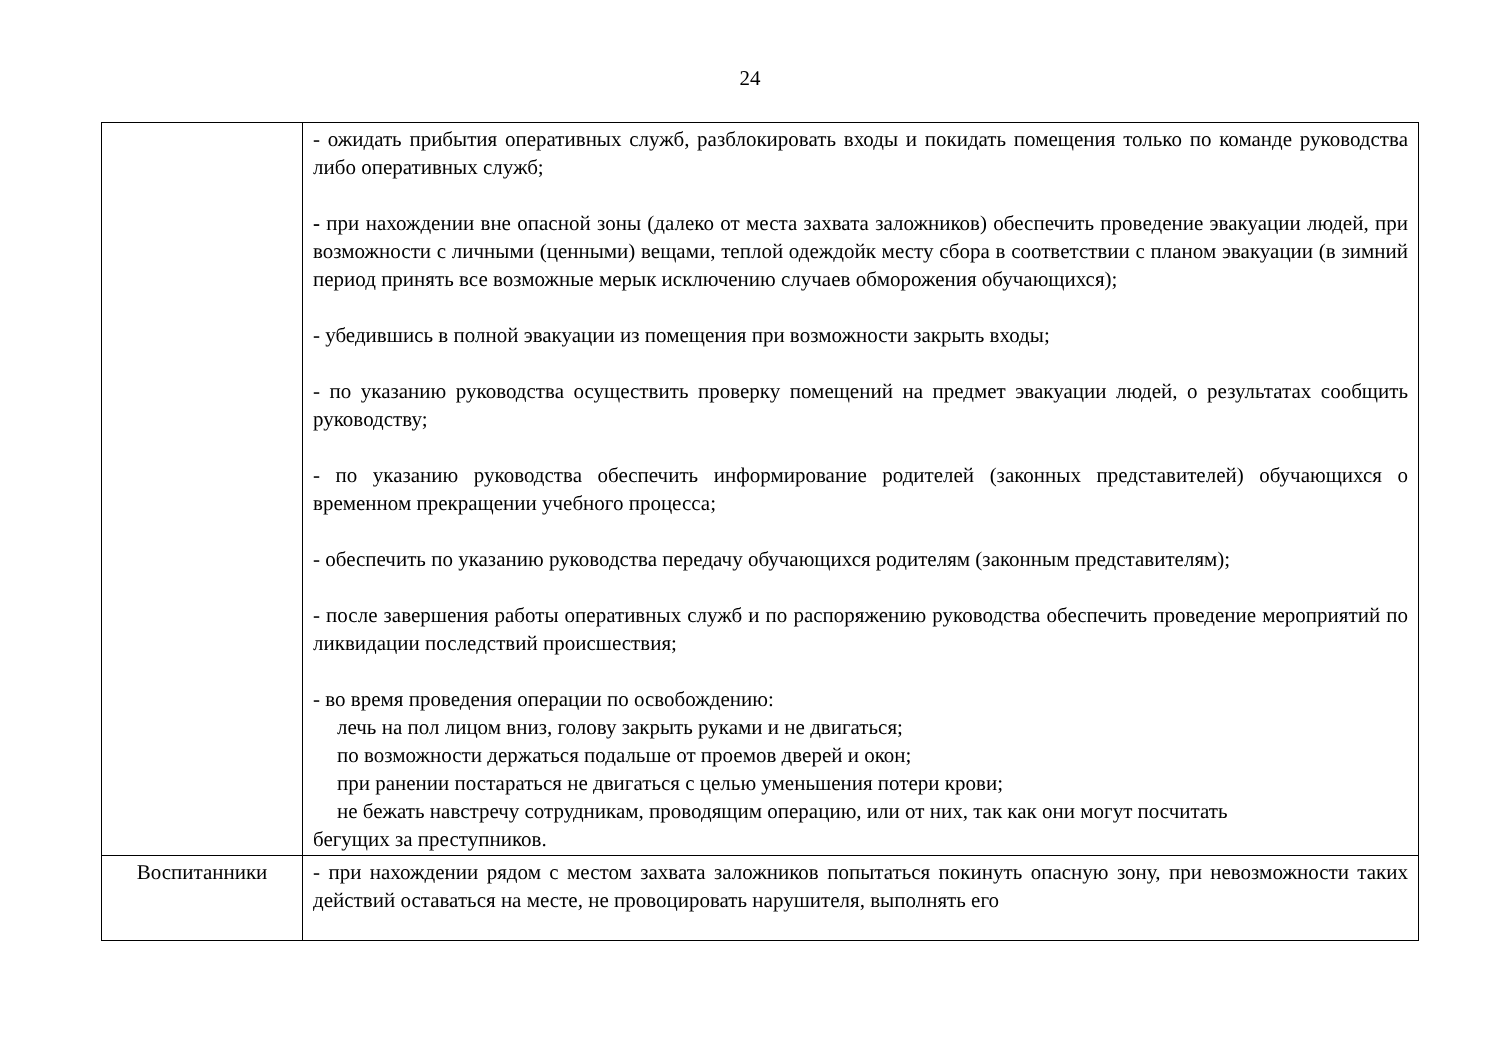24
| | - ожидать прибытия оперативных служб, разблокировать входы и покидать помещения только по команде руководства либо оперативных служб; - при нахождении вне опасной зоны (далеко от места захвата заложников) обеспечить проведение эвакуации людей, при возможности с личными (ценными) вещами, теплой одеждойк месту сбора в соответствии с планом эвакуации (в зимний период принять все возможные мерык исключению случаев обморожения обучающихся); - убедившись в полной эвакуации из помещения при возможности закрыть входы; - по указанию руководства осуществить проверку помещений на предмет эвакуации людей, о результатах сообщить руководству; - по указанию руководства обеспечить информирование родителей (законных представителей) обучающихся о временном прекращении учебного процесса; - обеспечить по указанию руководства передачу обучающихся родителям (законным представителям); - после завершения работы оперативных служб и по распоряжению руководства обеспечить проведение мероприятий по ликвидации последствий происшествия; - во время проведения операции по освобождению: лечь на пол лицом вниз, голову закрыть руками и не двигаться; по возможности держаться подальше от проемов дверей и окон; при ранении постараться не двигаться с целью уменьшения потери крови; не бежать навстречу сотрудникам, проводящим операцию, или от них, так как они могут посчитать бегущих за преступников. |
| Воспитанники | - при нахождении рядом с местом захвата заложников попытаться покинуть опасную зону, при невозможности таких действий оставаться на месте, не провоцировать нарушителя, выполнять его |